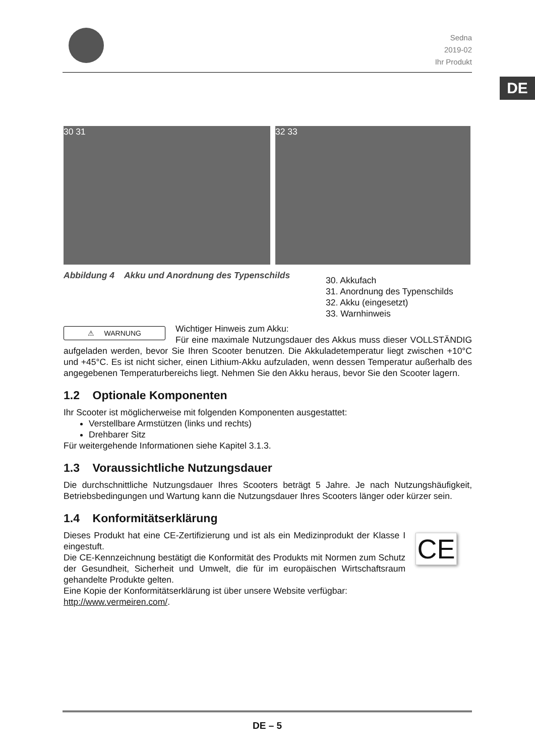Sedna
2019-02
Ihr Produkt
DE
30 31 32 33
Abbildung 4 Akku und Anordnung des Typenschilds
30. Akkufach
31. Anordnung des Typenschilds
32. Akku (eingesetzt)
33. Warnhinweis
⚠ WARNUNG
Wichtiger Hinweis zum Akku:
Für eine maximale Nutzungsdauer des Akkus muss dieser VOLLSTÄNDIG aufgeladen werden, bevor Sie Ihren Scooter benutzen. Die Akkuladetemperatur liegt zwischen +10°C und +45°C. Es ist nicht sicher, einen Lithium-Akku aufzuladen, wenn dessen Temperatur außerhalb des angegebenen Temperaturbereichs liegt. Nehmen Sie den Akku heraus, bevor Sie den Scooter lagern.
1.2 Optionale Komponenten
Ihr Scooter ist möglicherweise mit folgenden Komponenten ausgestattet:
Verstellbare Armstützen (links und rechts)
Drehbarer Sitz
Für weitergehende Informationen siehe Kapitel 3.1.3.
1.3 Voraussichtliche Nutzungsdauer
Die durchschnittliche Nutzungsdauer Ihres Scooters beträgt 5 Jahre. Je nach Nutzungshäufigkeit, Betriebsbedingungen und Wartung kann die Nutzungsdauer Ihres Scooters länger oder kürzer sein.
1.4 Konformitätserklärung
CE
Dieses Produkt hat eine CE-Zertifizierung und ist als ein Medizinprodukt der Klasse I eingestuft.
Die CE-Kennzeichnung bestätigt die Konformität des Produkts mit Normen zum Schutz der Gesundheit, Sicherheit und Umwelt, die für im europäischen Wirtschaftsraum gehandelte Produkte gelten.
Eine Kopie der Konformitätserklärung ist über unsere Website verfügbar:
http://www.vermeiren.com/.
DE – 5